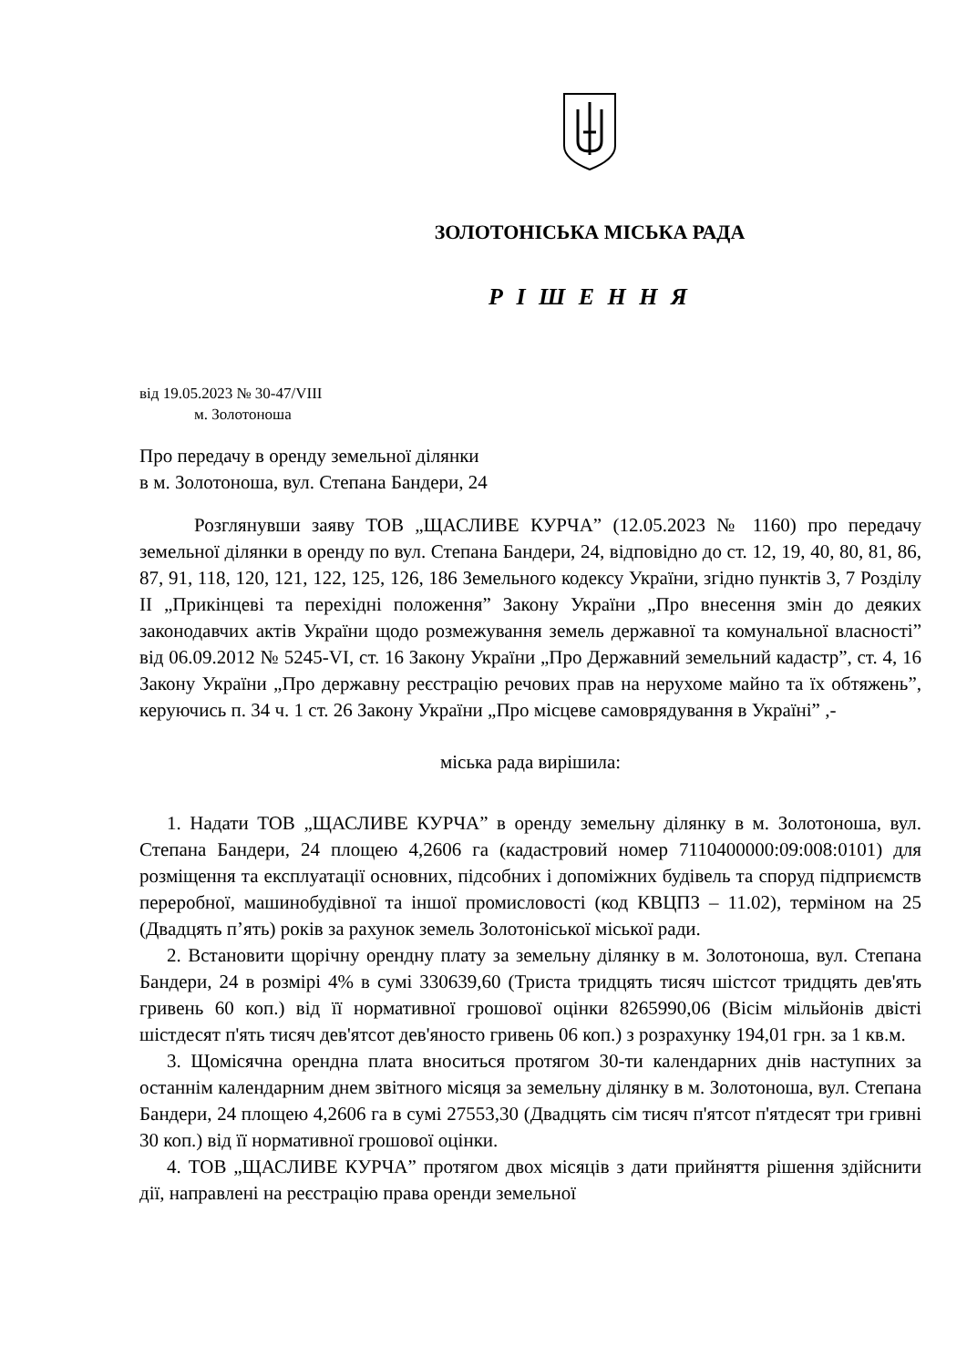ЗОЛОТОНІСЬКА МІСЬКА РАДА
Р І Ш Е Н Н Я
від 19.05.2023 № 30-47/VIII
м. Золотоноша
Про передачу в оренду земельної ділянки
в м. Золотоноша, вул. Степана Бандери, 24
Розглянувши заяву ТОВ „ЩАСЛИВЕ КУРЧА” (12.05.2023 № 1160) про передачу земельної ділянки в оренду по вул. Степана Бандери, 24, відповідно до ст. 12, 19, 40, 80, 81, 86, 87, 91, 118, 120, 121, 122, 125, 126, 186 Земельного кодексу України, згідно пунктів 3, 7 Розділу ІІ „Прикінцеві та перехідні положення” Закону України „Про внесення змін до деяких законодавчих актів України щодо розмежування земель державної та комунальної власності” від 06.09.2012 № 5245-VI, ст. 16 Закону України „Про Державний земельний кадастр”, ст. 4, 16 Закону України „Про державну реєстрацію речових прав на нерухоме майно та їх обтяжень”, керуючись п. 34 ч. 1 ст. 26 Закону України „Про місцеве самоврядування в Україні” ,-
міська рада вирішила:
1. Надати ТОВ „ЩАСЛИВЕ КУРЧА” в оренду земельну ділянку в м. Золотоноша, вул. Степана Бандери, 24 площею 4,2606 га (кадастровий номер 7110400000:09:008:0101) для розміщення та експлуатації основних, підсобних і допоміжних будівель та споруд підприємств переробної, машинобудівної та іншої промисловості (код КВЦПЗ – 11.02), терміном на 25 (Двадцять п’ять) років за рахунок земель Золотоніської міської ради.
2. Встановити щорічну орендну плату за земельну ділянку в м. Золотоноша, вул. Степана Бандери, 24 в розмірі 4% в сумі 330639,60 (Триста тридцять тисяч шістсот тридцять дев'ять гривень 60 коп.) від її нормативної грошової оцінки 8265990,06 (Вісім мільйонів двісті шістдесят п'ять тисяч дев'ятсот дев'яносто гривень 06 коп.) з розрахунку 194,01 грн. за 1 кв.м.
3. Щомісячна орендна плата вноситься протягом 30-ти календарних днів наступних за останнім календарним днем звітного місяця за земельну ділянку в м. Золотоноша, вул. Степана Бандери, 24 площею 4,2606 га в сумі 27553,30 (Двадцять сім тисяч п'ятсот п'ятдесят три гривні 30 коп.) від її нормативної грошової оцінки.
4. ТОВ „ЩАСЛИВЕ КУРЧА” протягом двох місяців з дати прийняття рішення здійснити дії, направлені на реєстрацію права оренди земельної